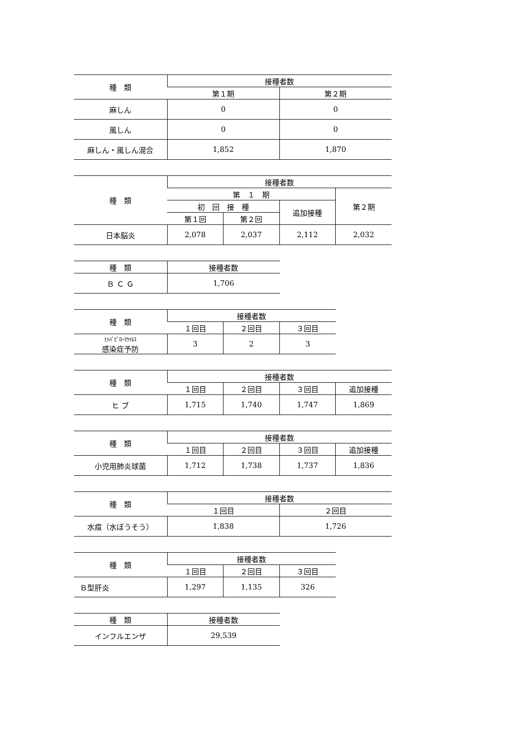| 種 類 | 接種者数 | |
| --- | --- | --- |
| | 第１期 | 第２期 |
| 麻しん | 0 | 0 |
| 風しん | 0 | 0 |
| 麻しん・風しん混合 | 1,852 | 1,870 |
| 種 類 | 接種者数 | | | |
| --- | --- | --- | --- | --- |
| | 第 １ 期 | | | 第２期 |
| | 初 回 接 種 | | 追加接種 | |
| | 第１回 | 第２回 | | |
| 日本脳炎 | 2,078 | 2,037 | 2,112 | 2,032 |
| 種 類 | 接種者数 |
| --- | --- |
| Ｂ Ｃ Ｇ | 1,706 |
| 種 類 | 接種者数 | | |
| --- | --- | --- | --- |
| | １回目 | ２回目 | ３回目 |
| ﾋﾄﾊﾟﾋﾟﾛｰﾏｳｲﾙｽ 感染症予防 | 3 | 2 | 3 |
| 種 類 | 接種者数 | | | |
| --- | --- | --- | --- | --- |
| | １回目 | ２回目 | ３回目 | 追加接種 |
| ヒ ブ | 1,715 | 1,740 | 1,747 | 1,869 |
| 種 類 | 接種者数 | | | |
| --- | --- | --- | --- | --- |
| | １回目 | ２回目 | ３回目 | 追加接種 |
| 小児用肺炎球菌 | 1,712 | 1,738 | 1,737 | 1,836 |
| 種 類 | 接種者数 | |
| --- | --- | --- |
| | １回目 | ２回目 |
| 水痘（水ぼうそう） | 1,838 | 1,726 |
| 種 類 | 接種者数 | | |
| --- | --- | --- | --- |
| | １回目 | ２回目 | ３回目 |
| Ｂ型肝炎 | 1,297 | 1,135 | 326 |
| 種 類 | 接種者数 |
| --- | --- |
| インフルエンザ | 29,539 |